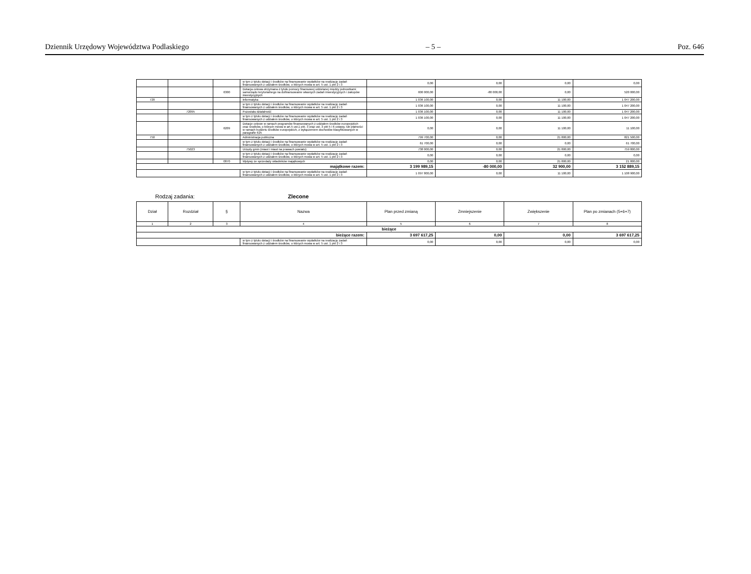Dziennik Urzędowy Województwa Podlaskiego – 5 – Poz. 646
| | | | w tym z tytułu dotacji i środków na finansowanie wydatków na realizację zadań finansowanych z udziałem środków, o których mowa w art. 5 ust. 1 pkt 2 i 3 | 0,00 | 0,00 | 0,00 | 0,00 |
| | | 6300 | Dotacja celowa otrzymana z tytułu pomocy finansowej udzielanej między jednostkami samorządu terytorialnego na dofinansowanie własnych zadań inwestycyjnych i zakupów inwestycyjnych | 600 000,00 | -80 000,00 | 0,00 | 520 000,00 |
| 720 | | | Informatyka | 1 036 100,00 | 0,00 | 11 100,00 | 1 047 200,00 |
| | | | w tym z tytułu dotacji i środków na finansowanie wydatków na realizację zadań finansowanych z udziałem środków, o których mowa w art. 5 ust. 1 pkt 2 i 3 | 1 036 100,00 | 0,00 | 11 100,00 | 1 047 200,00 |
| | 72095 | | Pozostała działalność | 1 036 100,00 | 0,00 | 11 100,00 | 1 047 200,00 |
| | | | w tym z tytułu dotacji i środków na finansowanie wydatków na realizację zadań finansowanych z udziałem środków, o których mowa w art. 5 ust. 1 pkt 2 i 3 | 1 036 100,00 | 0,00 | 11 100,00 | 1 047 200,00 |
| | | 6209 | Dotacje celowe w ramach programów finansowanych z udziałem środków europejskich oraz środków, o których mowa w art.5 ust.1 pkt. 3 oraz ust. 3 pkt 5 i 6 ustawy, lub płatności w ramach budżetu środków europejskich, z wyłączeniem dochodów klasyfikowanych w paragrafie 625 | 0,00 | 0,00 | 11 100,00 | 11 100,00 |
| 750 | | | Administracja publiczna | 799 700,00 | 0,00 | 21 800,00 | 821 500,00 |
| | | | w tym z tytułu dotacji i środków na finansowanie wydatków na realizację zadań finansowanych z udziałem środków, o których mowa w art. 5 ust. 1 pkt 2 i 3 | 61 700,00 | 0,00 | 0,00 | 61 700,00 |
| | 75023 | | Urzędy gmin (miast i miast na prawach powiatu) | 738 000,00 | 0,00 | 21 800,00 | 759 800,00 |
| | | | w tym z tytułu dotacji i środków na finansowanie wydatków na realizację zadań finansowanych z udziałem środków, o których mowa w art. 5 ust. 1 pkt 2 i 3 | 0,00 | 0,00 | 0,00 | 0,00 |
| | | 0870 | Wpływy ze sprzedaży składników majątkowych | 0,00 | 0,00 | 21 800,00 | 21 800,00 |
| majątkowe razem: | | | | 3 199 989,15 | -80 000,00 | 32 900,00 | 3 152 889,15 |
| | | | w tym z tytułu dotacji i środków na finansowanie wydatków na realizację zadań finansowanych z udziałem środków, o których mowa w art. 5 ust. 1 pkt 2 i 3 | 1 097 800,00 | 0,00 | 11 100,00 | 1 108 900,00 |
Rodzaj zadania: Zlecone
| Dział | Rozdział | § | Nazwa | Plan przed zmianą | Zmniejszenie | Zwiększenie | Plan po zmianach (5+6+7) |
| --- | --- | --- | --- | --- | --- | --- | --- |
| 1 | 2 | 3 | 4 | 5 | 6 | 7 | 8 |
| bieżące | | | | | | | |
| bieżące razem: | | | | 3 697 617,25 | 0,00 | 0,00 | 3 697 617,25 |
| | | | w tym z tytułu dotacji i środków na finansowanie wydatków na realizację zadań finansowanych z udziałem środków, o których mowa w art. 5 ust. 1 pkt 2 i 3 | 0,00 | 0,00 | 0,00 | 0,00 |